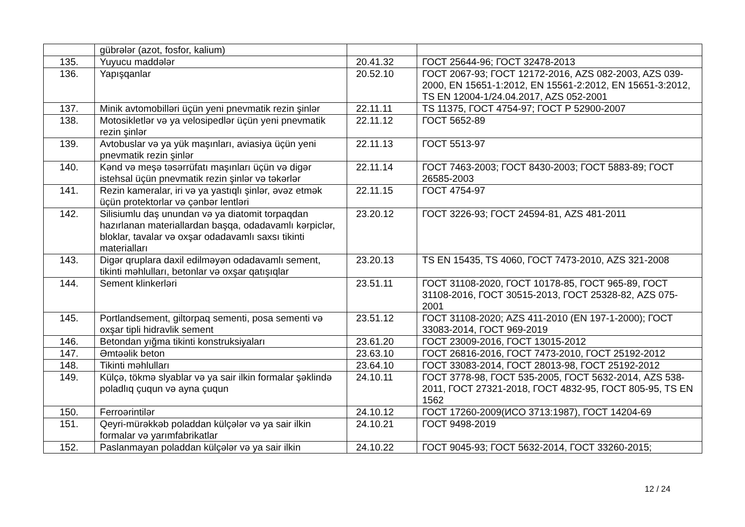| | gübrələr (azot, fosfor, kalium) | | |
| 135. | Yuyucu maddələr | 20.41.32 | ГОСТ 25644-96; ГОСТ 32478-2013 |
| 136. | Yapışqanlar | 20.52.10 | ГОСТ 2067-93; ГОСТ 12172-2016, AZS 082-2003, AZS 039-2000, EN 15651-1:2012, EN 15561-2:2012, EN 15651-3:2012, TS EN 12004-1/24.04.2017, AZS 052-2001 |
| 137. | Minik avtomobilləri üçün yeni pnevmatik rezin şinlər | 22.11.11 | TS 11375, ГОСТ 4754-97; ГОСТ Р 52900-2007 |
| 138. | Motosikletlər və ya velosipedlər üçün yeni pnevmatik rezin şinlər | 22.11.12 | ГОСТ 5652-89 |
| 139. | Avtobuslar və ya yük maşınları, aviasiya üçün yeni pnevmatik rezin şinlər | 22.11.13 | ГОСТ 5513-97 |
| 140. | Kənd və meşə təsərrüfatı maşınları üçün və digər istehsal üçün pnevmatik rezin şinlər və təkərlər | 22.11.14 | ГОСТ 7463-2003; ГОСТ 8430-2003; ГОСТ 5883-89; ГОСТ 26585-2003 |
| 141. | Rezin kameralar, iri və ya yastıqlı şinlər, əvəz etmək üçün protektorlar və çənbər lentləri | 22.11.15 | ГОСТ 4754-97 |
| 142. | Silisiumlu daş unundan və ya diatomit torpaqdan hazırlanan materiallardan başqa, odadavamlı kərpiclər, bloklar, tavalar və oxşar odadavamlı saxsı tikinti materialları | 23.20.12 | ГОСТ 3226-93; ГОСТ 24594-81, AZS 481-2011 |
| 143. | Digər qruplara daxil edilməyən odadavamlı sement, tikinti məhlulları, betonlar və oxşar qatışıqlar | 23.20.13 | TS EN 15435, TS 4060, ГОСТ 7473-2010, AZS 321-2008 |
| 144. | Sement klinkerləri | 23.51.11 | ГОСТ 31108-2020, ГОСТ 10178-85, ГОСТ 965-89, ГОСТ 31108-2016, ГОСТ 30515-2013, ГОСТ 25328-82, AZS 075-2001 |
| 145. | Portlandsement, giltorpaq sementi, posa sementi və oxşar tipli hidravlik sement | 23.51.12 | ГОСТ 31108-2020; AZS 411-2010 (EN 197-1-2000); ГОСТ 33083-2014, ГОСТ 969-2019 |
| 146. | Betondan yığma tikinti konstruksiyaları | 23.61.20 | ГОСТ 23009-2016, ГОСТ 13015-2012 |
| 147. | Əmtəəlik beton | 23.63.10 | ГОСТ 26816-2016, ГОСТ 7473-2010, ГОСТ 25192-2012 |
| 148. | Tikinti məhlulları | 23.64.10 | ГОСТ 33083-2014, ГОСТ 28013-98, ГОСТ 25192-2012 |
| 149. | Külçə, tökmə slyablar və ya sair ilkin formalar şəklində poladlıq çuqun və ayna çuqun | 24.10.11 | ГОСТ 3778-98, ГОСТ 535-2005, ГОСТ 5632-2014, AZS 538-2011, ГОСТ 27321-2018, ГОСТ 4832-95, ГОСТ 805-95, TS EN 1562 |
| 150. | Ferroərintilər | 24.10.12 | ГОСТ 17260-2009(ИСО 3713:1987), ГОСТ 14204-69 |
| 151. | Qeyri-mürəkkəb poladdan külçələr və ya sair ilkin formalar və yarımfabrikatlar | 24.10.21 | ГОСТ 9498-2019 |
| 152. | Paslanmayan poladdan külçələr və ya sair ilkin | 24.10.22 | ГОСТ 9045-93; ГОСТ 5632-2014, ГОСТ 33260-2015; |
12 / 24